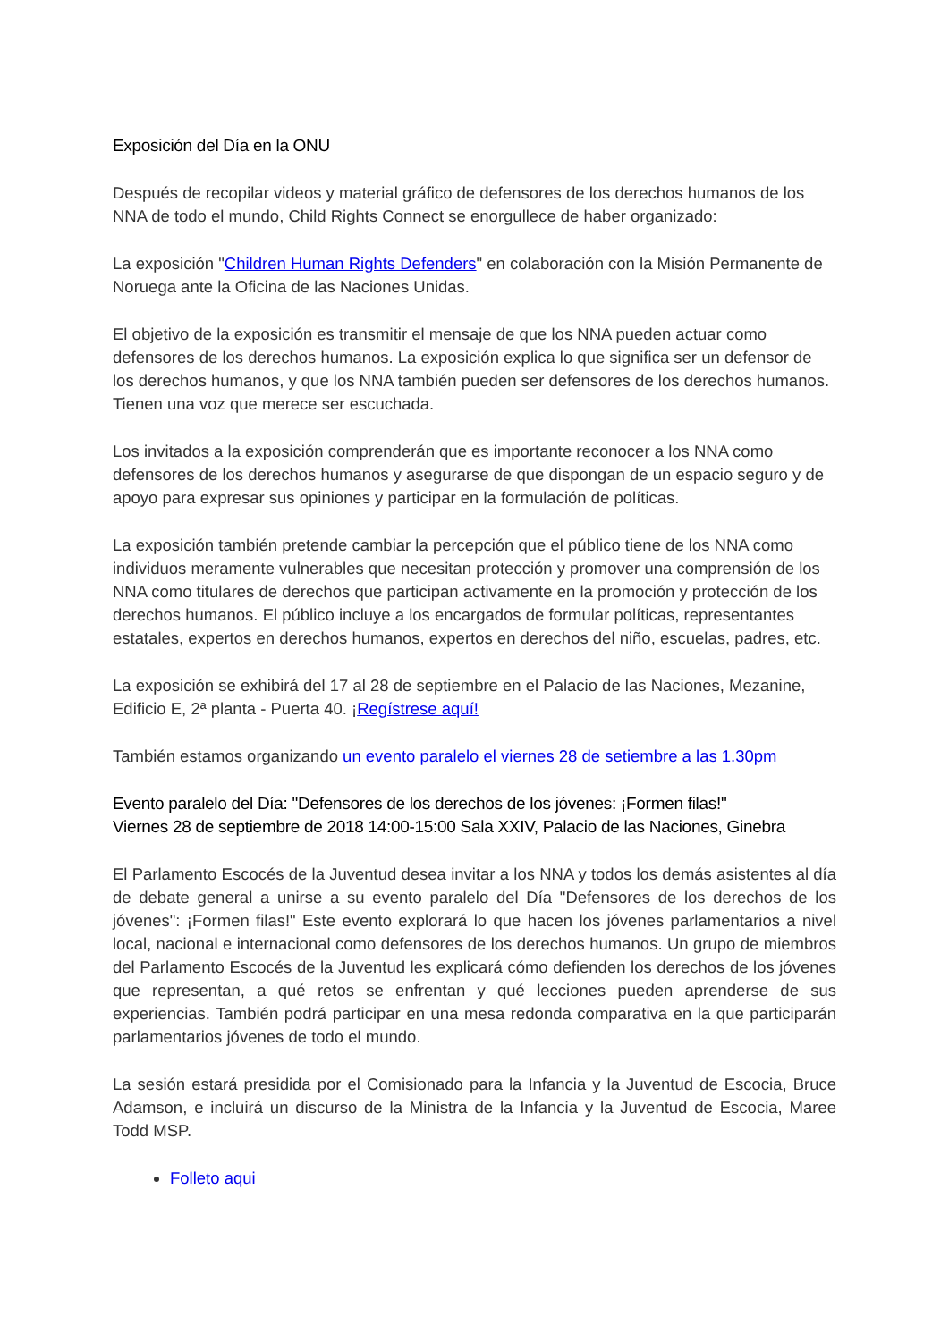Exposición del Día en la ONU
Después de recopilar videos y material gráfico de defensores de los derechos humanos de los NNA de todo el mundo, Child Rights Connect se enorgullece de haber organizado:
La exposición "Children Human Rights Defenders" en colaboración con la Misión Permanente de Noruega ante la Oficina de las Naciones Unidas.
El objetivo de la exposición es transmitir el mensaje de que los NNA pueden actuar como defensores de los derechos humanos. La exposición explica lo que significa ser un defensor de los derechos humanos, y que los NNA también pueden ser defensores de los derechos humanos. Tienen una voz que merece ser escuchada.
Los invitados a la exposición comprenderán que es importante reconocer a los NNA como defensores de los derechos humanos y asegurarse de que dispongan de un espacio seguro y de apoyo para expresar sus opiniones y participar en la formulación de políticas.
La exposición también pretende cambiar la percepción que el público tiene de los NNA como individuos meramente vulnerables que necesitan protección y promover una comprensión de los NNA como titulares de derechos que participan activamente en la promoción y protección de los derechos humanos. El público incluye a los encargados de formular políticas, representantes estatales, expertos en derechos humanos, expertos en derechos del niño, escuelas, padres, etc.
La exposición se exhibirá del 17 al 28 de septiembre en el Palacio de las Naciones, Mezanine, Edificio E, 2ª planta - Puerta 40. ¡Regístrese aquí!
También estamos organizando un evento paralelo el viernes 28 de setiembre a las 1.30pm
Evento paralelo del Día: "Defensores de los derechos de los jóvenes: ¡Formen filas!"
Viernes 28 de septiembre de 2018 14:00-15:00 Sala XXIV, Palacio de las Naciones, Ginebra
El Parlamento Escocés de la Juventud desea invitar a los NNA y todos los demás asistentes al día de debate general a unirse a su evento paralelo del Día "Defensores de los derechos de los jóvenes": ¡Formen filas!" Este evento explorará lo que hacen los jóvenes parlamentarios a nivel local, nacional e internacional como defensores de los derechos humanos. Un grupo de miembros del Parlamento Escocés de la Juventud les explicará cómo defienden los derechos de los jóvenes que representan, a qué retos se enfrentan y qué lecciones pueden aprenderse de sus experiencias. También podrá participar en una mesa redonda comparativa en la que participarán parlamentarios jóvenes de todo el mundo.
La sesión estará presidida por el Comisionado para la Infancia y la Juventud de Escocia, Bruce Adamson, e incluirá un discurso de la Ministra de la Infancia y la Juventud de Escocia, Maree Todd MSP.
Folleto aqui